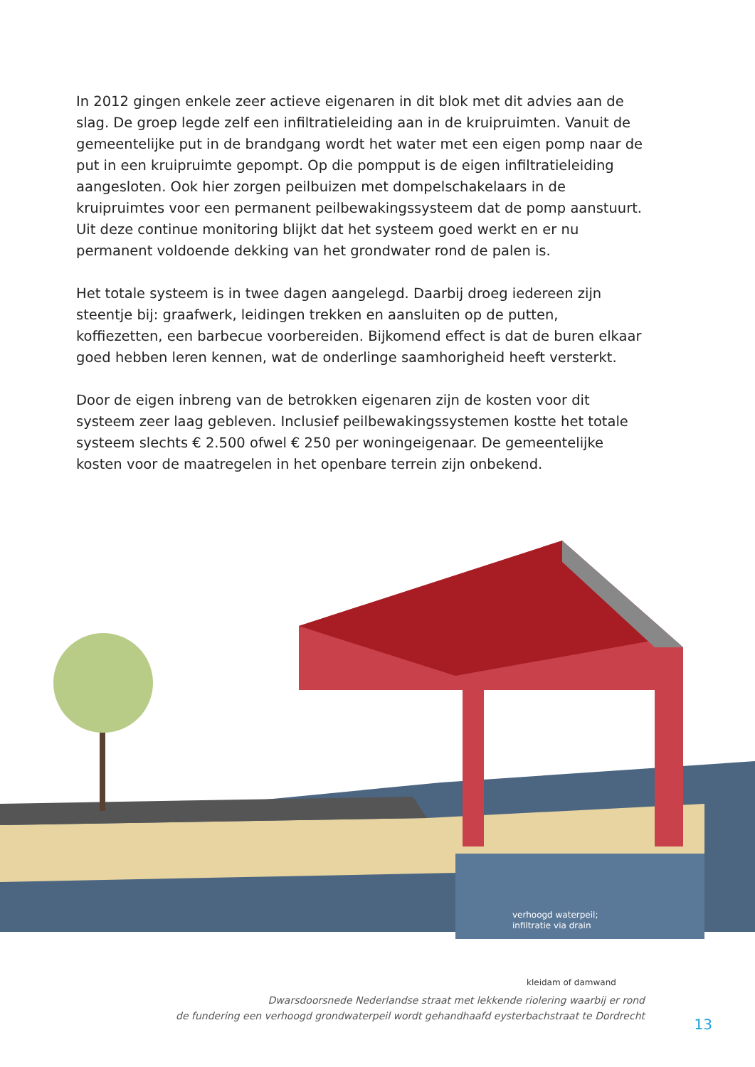In 2012 gingen enkele zeer actieve eigenaren in dit blok met dit advies aan de slag. De groep legde zelf een infiltratieleiding aan in de kruipruimten. Vanuit de gemeentelijke put in de brandgang wordt het water met een eigen pomp naar de put in een kruipruimte gepompt. Op die pompput is de eigen infiltratieleiding aangesloten. Ook hier zorgen peilbuizen met dompelschakelaars in de kruipruimtes voor een permanent peilbewakingssysteem dat de pomp aanstuurt. Uit deze continue monitoring blijkt dat het systeem goed werkt en er nu permanent voldoende dekking van het grondwater rond de palen is.
Het totale systeem is in twee dagen aangelegd. Daarbij droeg iedereen zijn steentje bij: graafwerk, leidingen trekken en aansluiten op de putten, koffiezetten, een barbecue voorbereiden. Bijkomend effect is dat de buren elkaar goed hebben leren kennen, wat de onderlinge saamhorigheid heeft versterkt.
Door de eigen inbreng van de betrokken eigenaren zijn de kosten voor dit systeem zeer laag gebleven. Inclusief peilbewakingssystemen kostte het totale systeem slechts € 2.500 ofwel € 250 per woningeigenaar. De gemeentelijke kosten voor de maatregelen in het openbare terrein zijn onbekend.
verhoogd waterpeil;
infiltratie via drain
kleidam of damwand
Dwarsdoorsnede Nederlandse straat met lekkende riolering waarbij er rond
de fundering een verhoogd grondwaterpeil wordt gehandhaafd eysterbachstraat te Dordrecht
13